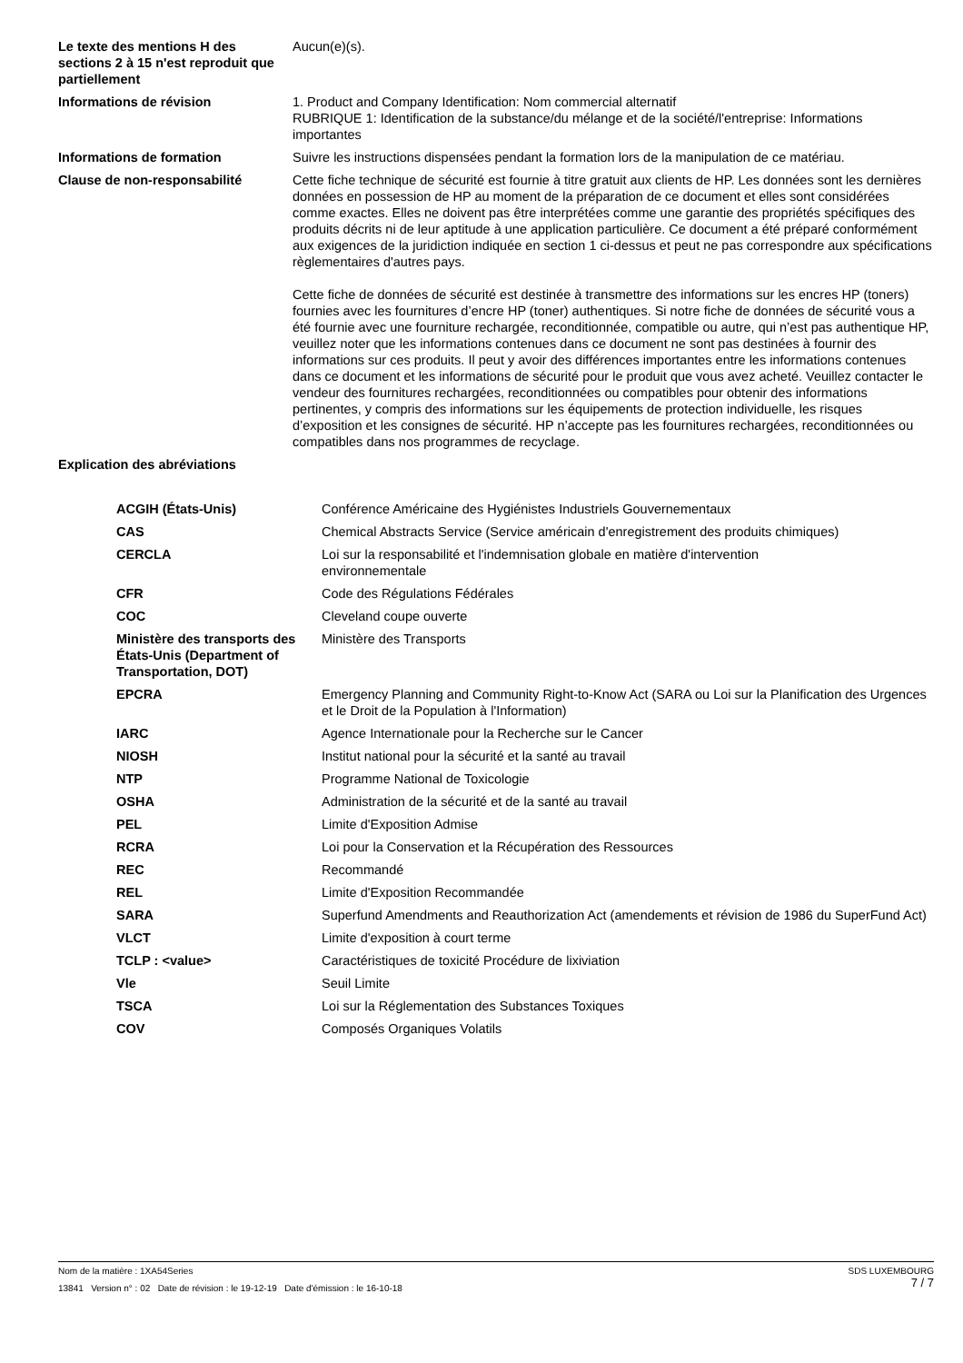| Le texte des mentions H des sections 2 à 15 n'est reproduit que partiellement | Aucun(e)(s). |
| Informations de révision | 1. Product and Company Identification: Nom commercial alternatif RUBRIQUE 1: Identification de la substance/du mélange et de la société/l'entreprise: Informations importantes |
| Informations de formation | Suivre les instructions dispensées pendant la formation lors de la manipulation de ce matériau. |
| Clause de non-responsabilité | Cette fiche technique de sécurité est fournie à titre gratuit aux clients de HP. Les données sont les dernières données en possession de HP au moment de la préparation de ce document et elles sont considérées comme exactes. Elles ne doivent pas être interprétées comme une garantie des propriétés spécifiques des produits décrits ni de leur aptitude à une application particulière. Ce document a été préparé conformément aux exigences de la juridiction indiquée en section 1 ci-dessus et peut ne pas correspondre aux spécifications règlementaires d'autres pays. Cette fiche de données de sécurité est destinée à transmettre des informations sur les encres HP (toners) fournies avec les fournitures d’encre HP (toner) authentiques. Si notre fiche de données de sécurité vous a été fournie avec une fourniture rechargée, reconditionnée, compatible ou autre, qui n’est pas authentique HP, veuillez noter que les informations contenues dans ce document ne sont pas destinées à fournir des informations sur ces produits. Il peut y avoir des différences importantes entre les informations contenues dans ce document et les informations de sécurité pour le produit que vous avez acheté. Veuillez contacter le vendeur des fournitures rechargées, reconditionnées ou compatibles pour obtenir des informations pertinentes, y compris des informations sur les équipements de protection individuelle, les risques d’exposition et les consignes de sécurité. HP n’accepte pas les fournitures rechargées, reconditionnées ou compatibles dans nos programmes de recyclage. |
| Explication des abréviations | |
| ACGIH (États-Unis) | Conférence Américaine des Hygiénistes Industriels Gouvernementaux |
| CAS | Chemical Abstracts Service (Service américain d'enregistrement des produits chimiques) |
| CERCLA | Loi sur la responsabilité et l'indemnisation globale en matière d'intervention environnementale |
| CFR | Code des Régulations Fédérales |
| COC | Cleveland coupe ouverte |
| Ministère des transports des États-Unis (Department of Transportation, DOT) | Ministère des Transports |
| EPCRA | Emergency Planning and Community Right-to-Know Act (SARA ou Loi sur la Planification des Urgences et le Droit de la Population à l'Information) |
| IARC | Agence Internationale pour la Recherche sur le Cancer |
| NIOSH | Institut national pour la sécurité et la santé au travail |
| NTP | Programme National de Toxicologie |
| OSHA | Administration de la sécurité et de la santé au travail |
| PEL | Limite d'Exposition Admise |
| RCRA | Loi pour la Conservation et la Récupération des Ressources |
| REC | Recommandé |
| REL | Limite d'Exposition Recommandée |
| SARA | Superfund Amendments and Reauthorization Act (amendements et révision de 1986 du SuperFund Act) |
| VLCT | Limite d'exposition à court terme |
| TCLP : <value> | Caractéristiques de toxicité Procédure de lixiviation |
| Vle | Seuil Limite |
| TSCA | Loi sur la Réglementation des Substances Toxiques |
| COV | Composés Organiques Volatils |
SDS LUXEMBOURG
7 / 7
Nom de la matière : 1XA54Series
13841 Version n° : 02 Date de révision : le 19-12-19 Date d'émission : le 16-10-18